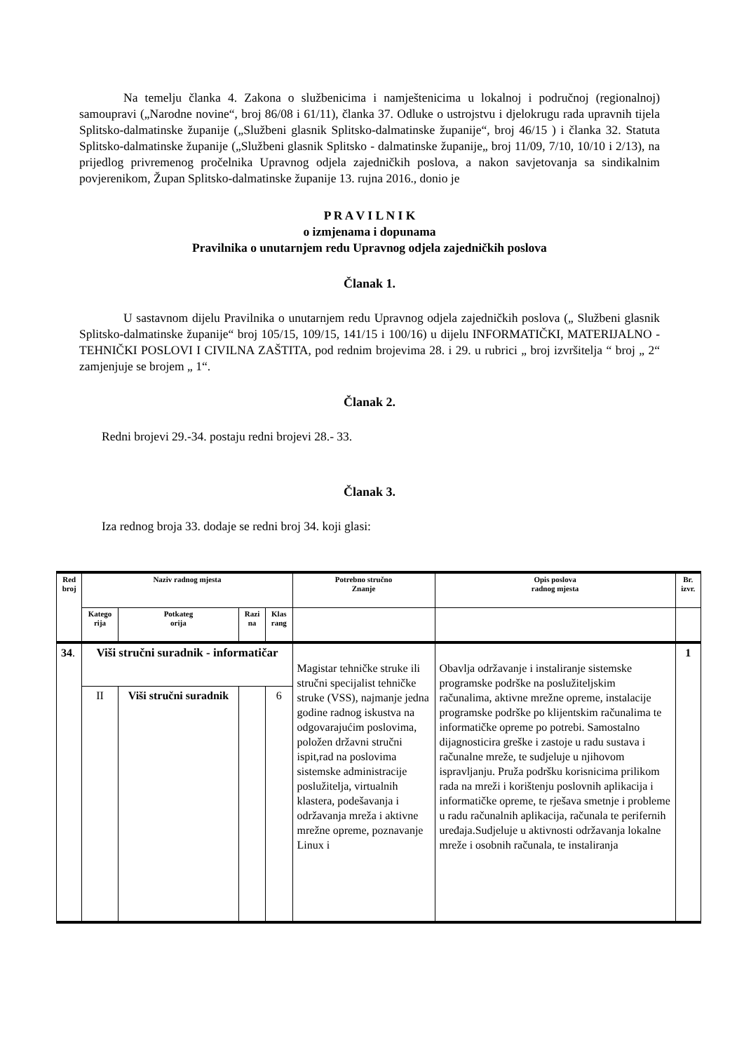Na temelju članka 4. Zakona o službenicima i namještenicima u lokalnoj i područnoj (regionalnoj) samoupravi („Narodne novine“, broj 86/08 i 61/11), članka 37. Odluke o ustrojstvu i djelokrugu rada upravnih tijela Splitsko-dalmatinske županije („Službeni glasnik Splitsko-dalmatinske županije“, broj 46/15 ) i članka 32. Statuta Splitsko-dalmatinske županije („Službeni glasnik Splitsko - dalmatinske županije„ broj 11/09, 7/10, 10/10 i 2/13), na prijedlog privremenog pročelnika Upravnog odjela zajedničkih poslova, a nakon savjetovanja sa sindikalnim povjerenikom, Župan Splitsko-dalmatinske županije 13. rujna 2016., donio je
P R A V I L N I K
o izmjenama i dopunama
Pravilnika o unutarnjem redu Upravnog odjela zajedničkih poslova
Članak 1.
U sastavnom dijelu Pravilnika o unutarnjem redu Upravnog odjela zajedničkih poslova („ Službeni glasnik Splitsko-dalmatinske županije“ broj 105/15, 109/15, 141/15 i 100/16) u dijelu INFORMATIČKI, MATERIJALNO - TEHNIČKI POSLOVI I CIVILNA ZAŠTITA, pod rednim brojevima 28. i 29. u rubrici „ broj izvršitelja “ broj „ 2“ zamjenjuje se brojem „ 1“.
Članak 2.
Redni brojevi 29.-34. postaju redni brojevi 28.- 33.
Članak 3.
Iza rednog broja 33. dodaje se redni broj 34. koji glasi:
| Red broj | Naziv radnog mjesta | | | | Potrebno stručno Znanje | Opis poslova radnog mjesta | Br. izvr. |
| --- | --- | --- | --- | --- | --- | --- | --- |
| | Katego rija | Potkateg orija | Razi na | Klas rang | | | |
| 34 . | Viši stručni suradnik - informatičar | | | | Magistar tehničke struke ili stručni specijalist tehničke struke (VSS), najmanje jedna godine radnog iskustva na odgovarajućim poslovima, položen državni stručni ispit,rad na poslovima sistemske administracije poslužitelja, virtualnih klastera, podešavanja i održavanja mreža i aktivne mrežne opreme, poznavanje Linux i | Obavlja održavanje i instaliranje sistemske programske podrške na poslužiteljskim računalima, aktivne mrežne opreme, instalacije programske podrške po klijentskim računalima te informatičke opreme po potrebi. Samostalno dijagnosticira greške i zastoje u radu sustava i računalne mreže, te sudjeluje u njihovom ispravljanju. Pruža podršku korisnicima prilikom rada na mreži i korištenju poslovnih aplikacija i informatičke opreme, te rješava smetnje i probleme u radu računalnih aplikacija, računala te perifernih uređaja.Sudjeluje u aktivnosti održavanja lokalne mreže i osobnih računala, te instaliranja | 1 |
| | II | Viši stručni suradnik | | 6 | | | |